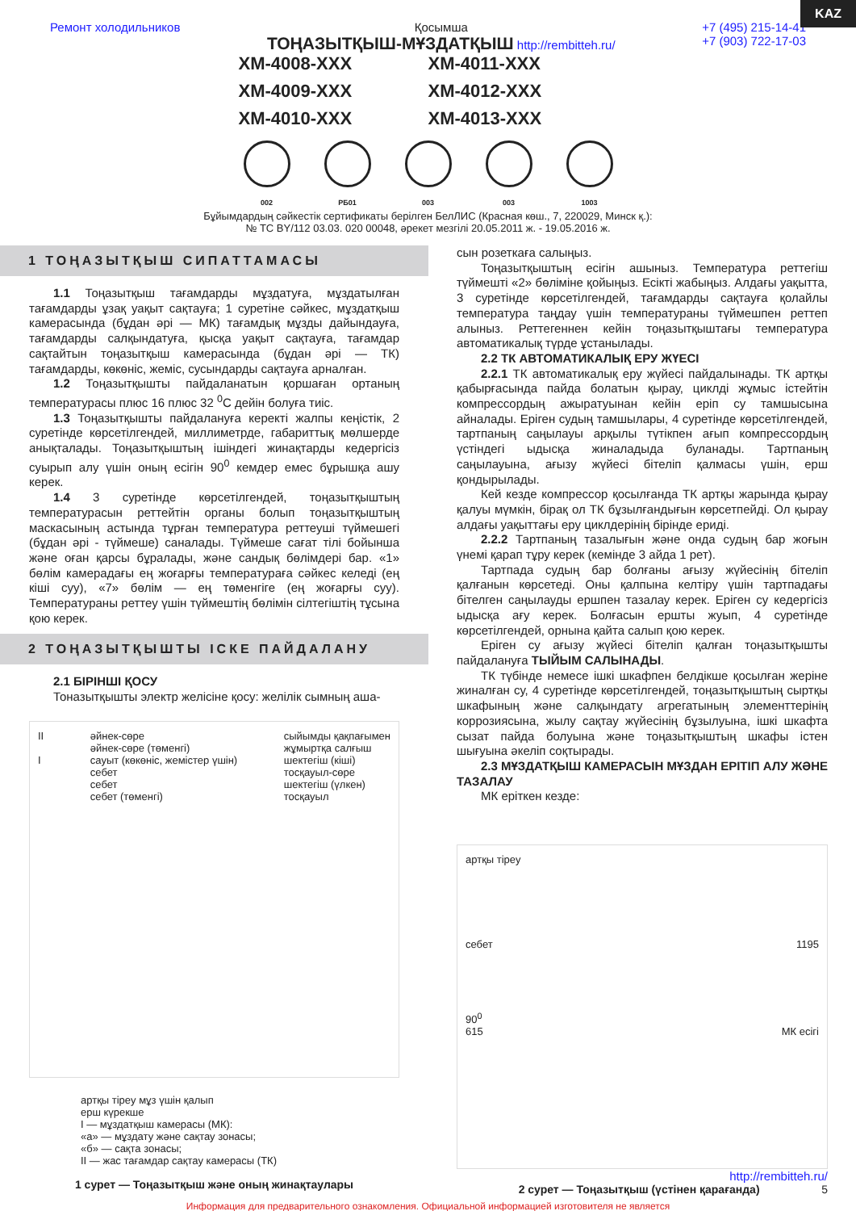KAZ
Ремонт холодильников Қосымша
ТОҢАЗЫТҚЫШ-МҰЗДАТҚЫШ http://rembitteh.ru/
+7 (495) 215-14-41
+7 (903) 722-17-03
ХМ-4008-ХХХ ХМ-4011-ХХХ ХМ-4009-ХХХ ХМ-4012-ХХХ ХМ-4010-ХХХ ХМ-4013-ХХХ
002 РБ01 003 003 1003
Бұйымдардың сәйкестік сертификаты берілген БелЛИС (Красная көш., 7, 220029, Минск қ.):
№ ТС BY/112 03.03. 020 00048, әрекет мезгілі 20.05.2011 ж. - 19.05.2016 ж.
1 ТОҢАЗЫТҚЫШ СИПАТТАМАСЫ
1.1 Тоңазытқыш тағамдарды мұздатуға, мұздатылған тағамдарды ұзақ уақыт сақтауға; 1 суретіне сәйкес, мұздатқыш камерасында (бұдан әрі — МК) тағамдық мұзды дайындауға, тағамдарды салқындатуға, қысқа уақыт сақтауға, тағамдар сақтайтын тоңазытқыш камерасында (бұдан әрі — ТК) тағамдарды, көкөніс, жеміс, сусындарды сақтауға арналған.
1.2 Тоңазытқышты пайдаланатын қоршаған ортаның температурасы плюс 16 плюс 32 <sup>0</sup>С дейін болуға тиіс.
1.3 Тоңазытқышты пайдалануға керекті жалпы кеңістік, 2 суретінде көрсетілгендей, миллиметрде, габариттық мөлшерде анықталады. Тоңазытқыштың ішіндегі жинақтарды кедергісіз суырып алу үшін оның есігін 90<sup>0</sup> кемдер емес бұрышқа ашу керек.
1.4 3 суретінде көрсетілгендей, тоңазытқыштың температурасын реттейтін органы болып тоңазытқыштың маскасының астында тұрған температура реттеуші түймешегі (бұдан әрі - түймеше) саналады. Түймеше сағат тілі бойынша және оған қарсы бұралады, және сандық бөлімдері бар. «1» бөлім камерадағы ең жоғарғы температураға сәйкес келеді (ең кіші суу), «7» бөлім — ең төменгіге (ең жоғарғы суу). Температураны реттеу үшін түймештің бөлімін сілтегіштің тұсына қою керек.
2 ТОҢАЗЫТҚЫШТЫ ІСКЕ ПАЙДАЛАНУ
2.1 БІРІНШІ ҚОСУ
Тоназытқышты электр желісіне қосу: желілік сымның аша-
II
I
әйнек-сөре
әйнек-сөре (төменгі)
сауыт (көкөніс, жемістер үшін)
себет
себет
себет (төменгі)
сыйымды қақпағымен
жұмыртқа салғыш
шектегіш (кіші)
тосқауыл-сөре
шектегіш (үлкен)
тосқауыл
артқы тірeу мұз үшін қалып
ерш күрекше
I — мұздатқыш камерасы (МК):
«а» — мұздату және сақтау зонасы;
«б» — сақта зонасы;
II — жас тағамдар сақтау камерасы (ТК)
1 сурет — Тоңазытқыш және оның жинақтаулары
сын розеткаға салыңыз.
Тоңазытқыштың есігін ашыныз. Температура реттегіш түймешті «2» бөлiміне қойыңыз. Есікті жабыңыз. Алдағы уақытта, 3 суретінде көрсетілгендей, тағамдарды сақтауға қолайлы температура таңдау үшін температураны түймешпен реттеп алыныз. Реттегеннен кейін тоңазытқыштағы температура автоматикалық түрде ұстанылады.
2.2 ТК АВТОМАТИКАЛЫҚ ЕРУ ЖҮЕСІ
2.2.1 ТК автоматикалық еру жүйесі пайдалынады. ТК артқы қабырғасында пайда болатын қырау, циклді жұмыс істейтін компрессордың ажыратуынан кейін еріп су тамшысына айналады. Еріген судың тамшылары, 4 суретінде көрсетілгендей, тартпаның саңылауы арқылы түтікпен ағып компрессордың үстіндегі ыдысқа жиналадыда буланады. Тартпаның саңылауына, ағызу жүйесі бітеліп қалмасы үшін, ерш қондырылады.
Кей кезде компрессор қосылғанда ТК артқы жарында қырау қалуы мүмкін, бірақ ол ТК бұзылғандығын көрсетпейді. Ол қырау алдағы уақыттағы еру циклдерінің бірінде ериді.
2.2.2 Тартпаның тазалығын және онда судың бар жоғын үнемі қарап тұру керек (кемінде 3 айда 1 рет).
Тартпада судың бар болғаны ағызу жүйесінің бітеліп қалғанын көрсетеді. Оны қалпына келтіру үшін тартпадағы бітелген саңылауды ершпен тазалау керек. Еріген су кедергісіз ыдысқа ағу керек. Болғасын ершты жуып, 4 суретінде көрсетілгендей, орнына қайта салып қою керек.
Еріген су ағызу жүйесі бітеліп қалған тоңазытқышты пайдалануға ТЫЙЫМ САЛЫНАДЫ.
ТК түбінде немесе ішкі шкафпен белдікше қосылған жеріне жиналған су, 4 суретінде көрсетілгендей, тоңазытқыштың сыртқы шкафының және салқындату агрегатының элементтерінің коррозиясына, жылу сақтау жүйесінің бұзылуына, ішкі шкафта сызат пайда болуына және тоңазытқыштың шкафы істен шығуына әкеліп соқтырады.
2.3 МҰЗДАТҚЫШ КАМЕРАСЫН МҰЗДАН ЕРІТІП АЛУ ЖӘНЕ ТАЗАЛАУ
МК еріткен кезде:
артқы тірeу
себет 1195
90<sup>0</sup>
615 МК есігі
http://rembitteh.ru/
2 сурет — Тоңазытқыш (үстінен қарағанда) 5
Информация для предварительного ознакомления. Официальной информацией изготовителя не является